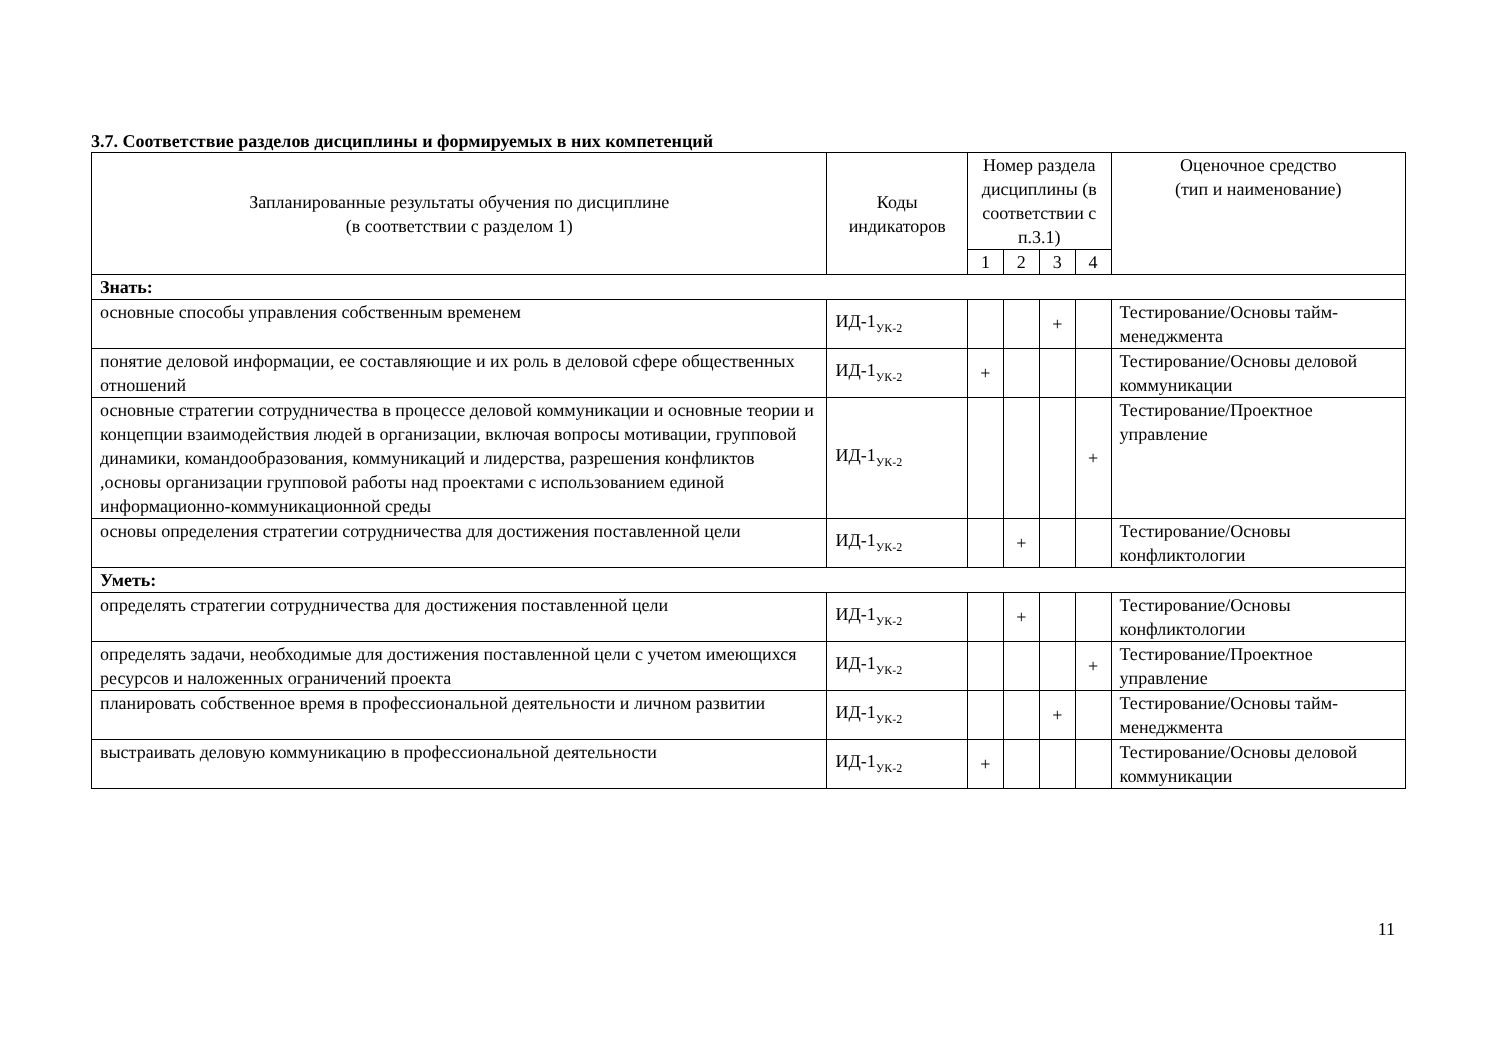3.7. Соответствие разделов дисциплины и формируемых в них компетенций
| Запланированные результаты обучения по дисциплине (в соответствии с разделом 1) | Коды индикаторов | Номер раздела дисциплины (в соответствии с п.3.1) | | | | Оценочное средство (тип и наименование) |
| --- | --- | --- | --- | --- | --- | --- |
| | | 1 | 2 | 3 | 4 | |
| Знать: | | | | | | |
| основные способы управления собственным временем | ИД-1<sub>УК-2</sub> | | | + | | Тестирование/Основы тайм-менеджмента |
| понятие деловой информации, ее составляющие и их роль в деловой сфере общественных отношений | ИД-1<sub>УК-2</sub> | + | | | | Тестирование/Основы деловой коммуникации |
| основные стратегии сотрудничества в процессе деловой коммуникации и основные теории и концепции взаимодействия людей в организации, включая вопросы мотивации, групповой динамики, командообразования, коммуникаций и лидерства, разрешения конфликтов ,основы организации групповой работы над проектами с использованием единой информационно-коммуникационной среды | ИД-1<sub>УК-2</sub> | | | | + | Тестирование/Проектное управление |
| основы определения стратегии сотрудничества для достижения поставленной цели | ИД-1<sub>УК-2</sub> | | + | | | Тестирование/Основы конфликтологии |
| Уметь: | | | | | | |
| определять стратегии сотрудничества для достижения поставленной цели | ИД-1<sub>УК-2</sub> | | + | | | Тестирование/Основы конфликтологии |
| определять задачи, необходимые для достижения поставленной цели с учетом имеющихся ресурсов и наложенных ограничений проекта | ИД-1<sub>УК-2</sub> | | | | + | Тестирование/Проектное управление |
| планировать собственное время в профессиональной деятельности и личном развитии | ИД-1<sub>УК-2</sub> | | | + | | Тестирование/Основы тайм-менеджмента |
| выстраивать деловую коммуникацию в профессиональной деятельности | ИД-1<sub>УК-2</sub> | + | | | | Тестирование/Основы деловой коммуникации |
11